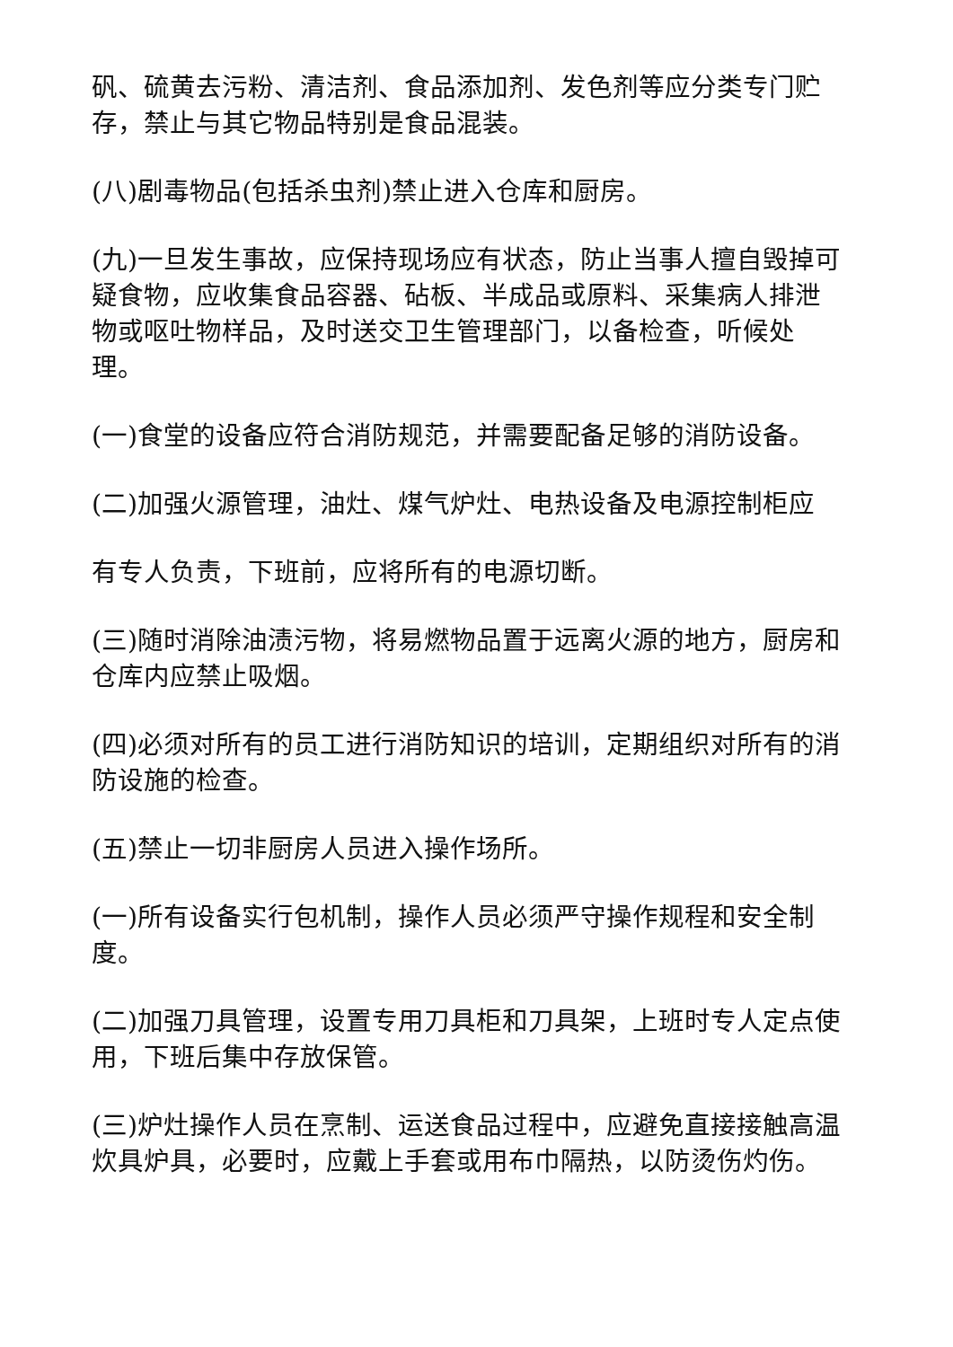矾、硫黄去污粉、清洁剂、食品添加剂、发色剂等应分类专门贮存，禁止与其它物品特别是食品混装。
(八)剧毒物品(包括杀虫剂)禁止进入仓库和厨房。
(九)一旦发生事故，应保持现场应有状态，防止当事人擅自毁掉可疑食物，应收集食品容器、砧板、半成品或原料、采集病人排泄物或呕吐物样品，及时送交卫生管理部门，以备检查，听候处理。
(一)食堂的设备应符合消防规范，并需要配备足够的消防设备。
(二)加强火源管理，油灶、煤气炉灶、电热设备及电源控制柜应
有专人负责，下班前，应将所有的电源切断。
(三)随时消除油渍污物，将易燃物品置于远离火源的地方，厨房和仓库内应禁止吸烟。
(四)必须对所有的员工进行消防知识的培训，定期组织对所有的消防设施的检查。
(五)禁止一切非厨房人员进入操作场所。
(一)所有设备实行包机制，操作人员必须严守操作规程和安全制度。
(二)加强刀具管理，设置专用刀具柜和刀具架，上班时专人定点使用，下班后集中存放保管。
(三)炉灶操作人员在烹制、运送食品过程中，应避免直接接触高温炊具炉具，必要时，应戴上手套或用布巾隔热，以防烫伤灼伤。